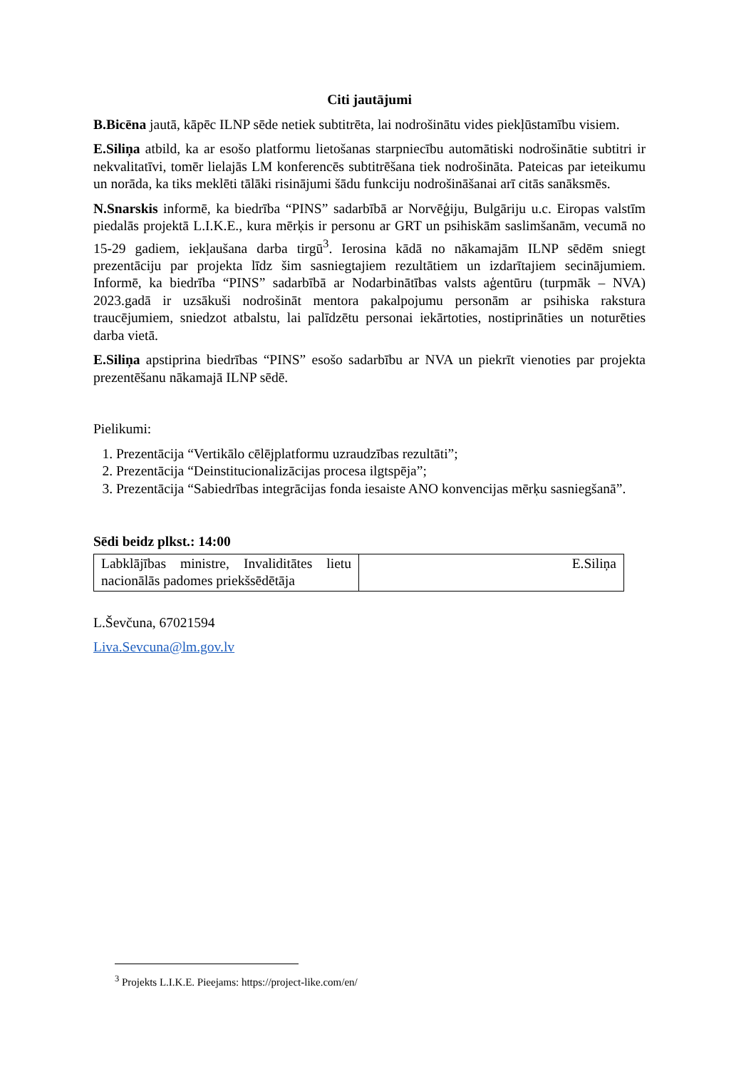Citi jautājumi
B.Bicēna jautā, kāpēc ILNP sēde netiek subtitrēta, lai nodrošinātu vides piekļūstamību visiem.
E.Siliņa atbild, ka ar esošo platformu lietošanas starpniecību automātiski nodrošinātie subtitri ir nekvalitatīvi, tomēr lielajās LM konferencēs subtitrēšana tiek nodrošināta. Pateicas par ieteikumu un norāda, ka tiks meklēti tālāki risinājumi šādu funkciju nodrošināšanai arī citās sanāksmēs.
N.Snarskis informē, ka biedrība “PINS” sadarbībā ar Norvēģiju, Bulgāriju u.c. Eiropas valstīm piedalās projektā L.I.K.E., kura mērķis ir personu ar GRT un psihiskām saslimšanām, vecumā no 15-29 gadiem, iekļaušana darba tirgū<sup>3</sup>. Ierosina kādā no nākamajām ILNP sēdēm sniegt prezentāciju par projekta līdz šim sasniegtajiem rezultātiem un izdarītajiem secinājumiem. Informē, ka biedrība “PINS” sadarbībā ar Nodarbinātības valsts aģentūru (turpmāk – NVA) 2023.gadā ir uzsākuši nodrošināt mentora pakalpojumu personām ar psihiska rakstura traucējumiem, sniedzot atbalstu, lai palīdzētu personai iekārtoties, nostiprināties un noturēties darba vietā.
E.Siliņa apstiprina biedrības “PINS” esošo sadarbību ar NVA un piekrīt vienoties par projekta prezentēšanu nākamajā ILNP sēdē.
Pielikumi:
1. Prezentācija “Vertikālo cēlējplatformu uzraudzības rezultāti”;
2. Prezentācija “Deinstitucionalizācijas procesa ilgtspēja”;
3. Prezentācija “Sabiedrības integrācijas fonda iesaiste ANO konvencijas mērķu sasniegšanā”.
Sēdi beidz plkst.: 14:00
| Labklājības ministre, Invaliditātes lietu nacionālās padomes priekšsēdētāja | E.Siliņa |
L.Ševčuna, 67021594
Liva.Sevcuna@lm.gov.lv
<sup>3</sup> Projekts L.I.K.E. Pieejams: https://project-like.com/en/